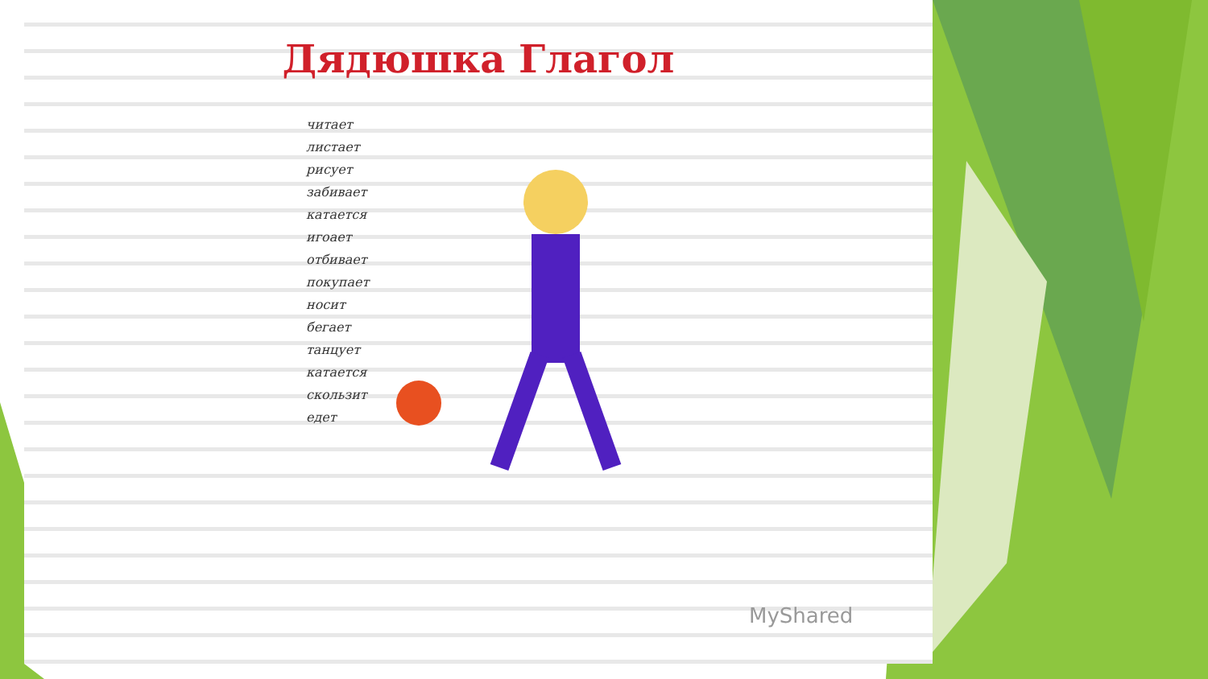Дядюшка Глагол
читает листает рисует забивает катается игоает отбивает покупает носит бегает танцует катается скользит едет
MyShared